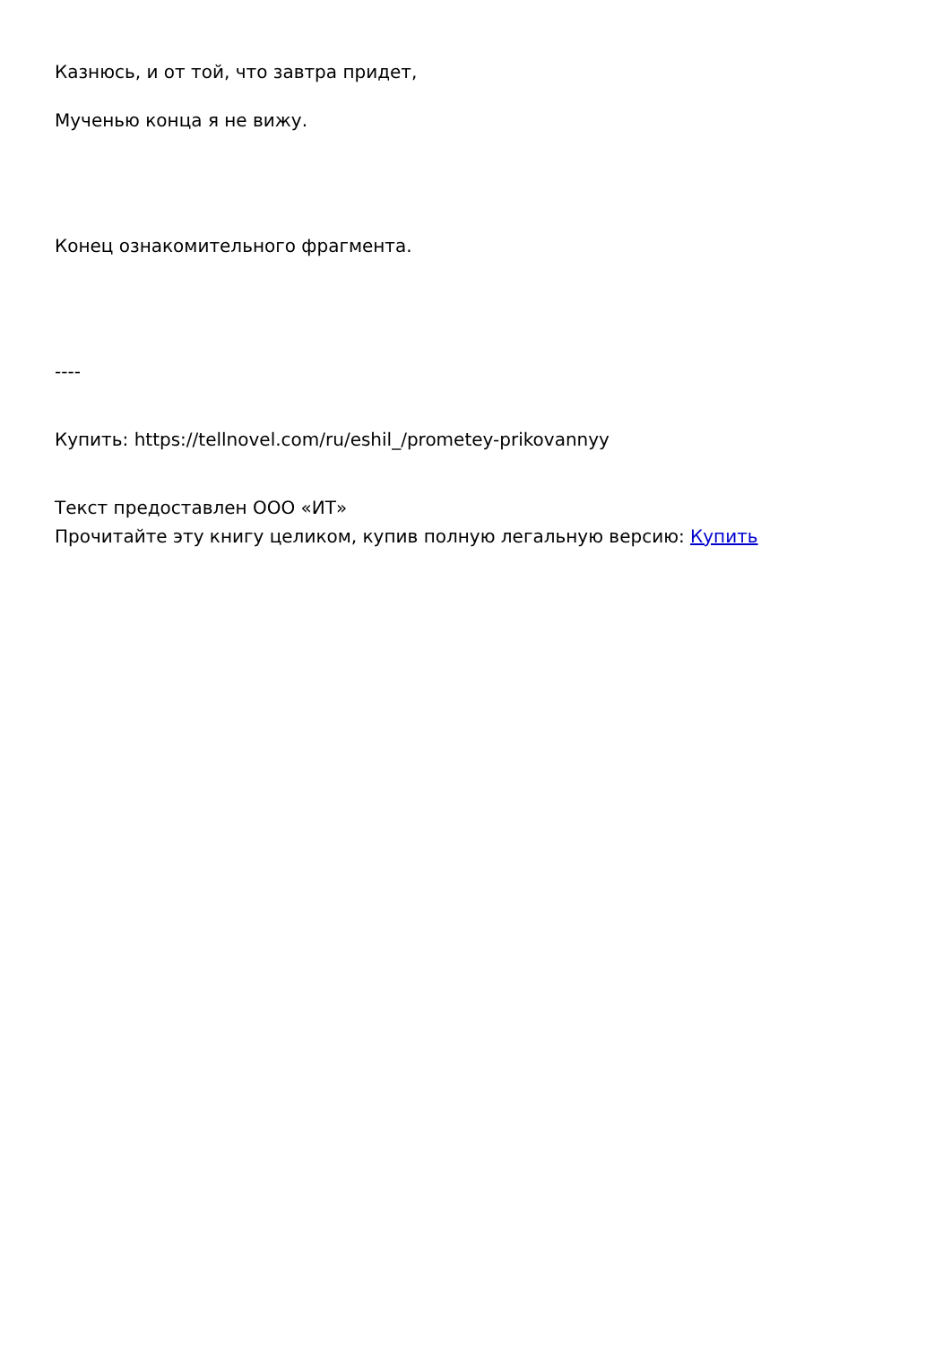Казнюсь, и от той, что завтра придет,
Мученью конца я не вижу.
Конец ознакомительного фрагмента.
----
Купить: https://tellnovel.com/ru/eshil_/prometey-prikovannyy
Текст предоставлен ООО «ИТ»
Прочитайте эту книгу целиком, купив полную легальную версию: Купить